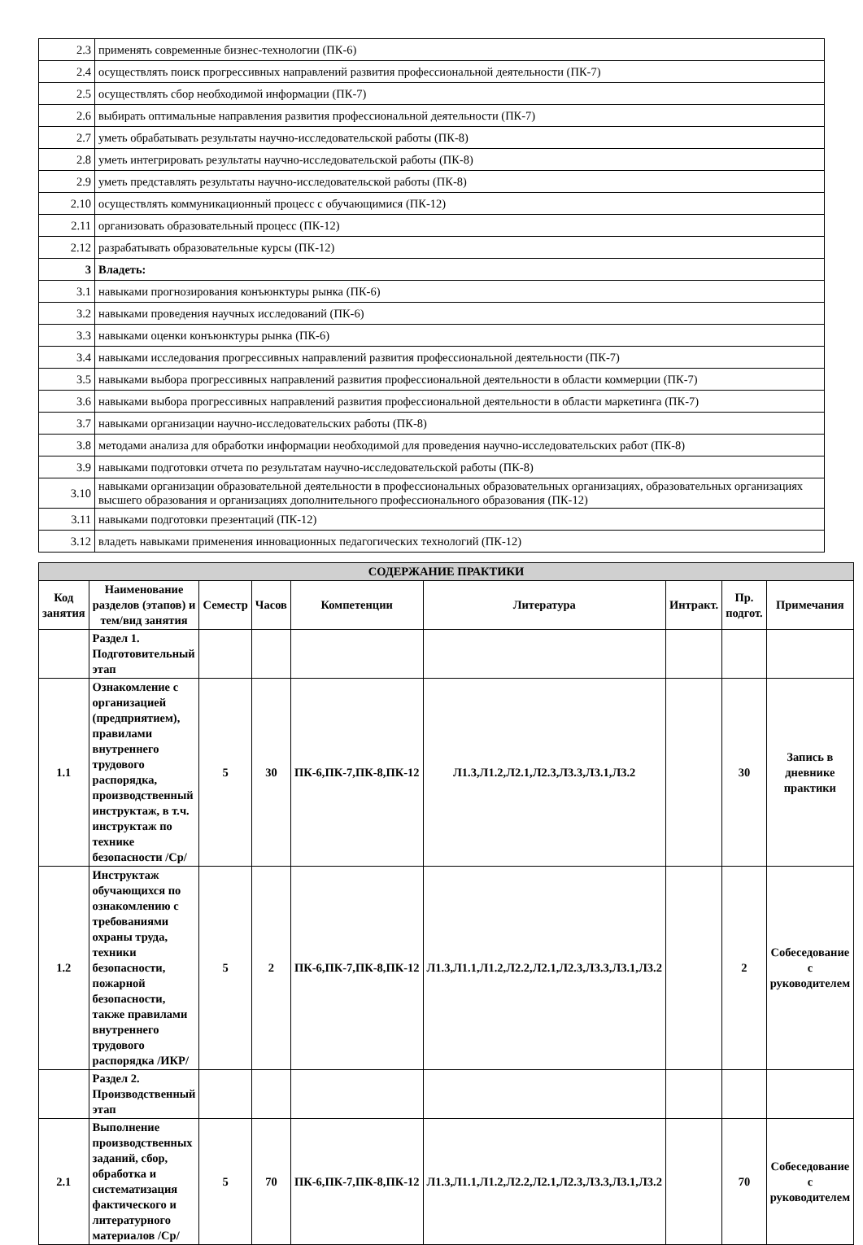| 2.3 | применять современные бизнес-технологии (ПК-6) |
| 2.4 | осуществлять поиск прогрессивных направлений развития профессиональной деятельности (ПК-7) |
| 2.5 | осуществлять сбор необходимой информации (ПК-7) |
| 2.6 | выбирать оптимальные направления развития профессиональной деятельности (ПК-7) |
| 2.7 | уметь обрабатывать результаты научно-исследовательской работы (ПК-8) |
| 2.8 | уметь интегрировать результаты научно-исследовательской работы (ПК-8) |
| 2.9 | уметь представлять результаты научно-исследовательской работы (ПК-8) |
| 2.10 | осуществлять коммуникационный процесс с обучающимися (ПК-12) |
| 2.11 | организовать образовательный процесс (ПК-12) |
| 2.12 | разрабатывать образовательные курсы (ПК-12) |
| 3 | Владеть: |
| 3.1 | навыками прогнозирования конъюнктуры рынка (ПК-6) |
| 3.2 | навыками проведения научных исследований (ПК-6) |
| 3.3 | навыками оценки конъюнктуры рынка (ПК-6) |
| 3.4 | навыками исследования прогрессивных направлений развития профессиональной деятельности (ПК-7) |
| 3.5 | навыками выбора прогрессивных направлений развития профессиональной деятельности в области коммерции (ПК-7) |
| 3.6 | навыками выбора прогрессивных направлений развития профессиональной деятельности в области маркетинга (ПК-7) |
| 3.7 | навыками организации научно-исследовательских работы (ПК-8) |
| 3.8 | методами анализа для обработки информации необходимой для проведения научно-исследовательских работ (ПК-8) |
| 3.9 | навыками подготовки отчета по результатам научно-исследовательской работы (ПК-8) |
| 3.10 | навыками организации образовательной деятельности в профессиональных образовательных организациях, образовательных организациях высшего образования и организациях дополнительного профессионального образования (ПК-12) |
| 3.11 | навыками подготовки презентаций (ПК-12) |
| 3.12 | владеть навыками применения инновационных педагогических технологий (ПК-12) |
| СОДЕРЖАНИЕ ПРАКТИКИ | | | | | | | | |
| --- | --- | --- | --- | --- | --- | --- | --- | --- |
| Код занятия | Наименование разделов (этапов) и тем/вид занятия | Семестр | Часов | Компетенции | Литература | Интракт. | Пр. подгот. | Примечания |
| | Раздел 1. Подготовительный этап | | | | | | | |
| 1.1 | Ознакомление с организацией (предприятием), правилами внутреннего трудового распорядка, производственный инструктаж, в т.ч. инструктаж по технике безопасности /Ср/ | 5 | 30 | ПК-6,ПК-7,ПК-8,ПК-12 | Л1.3,Л1.2,Л2.1,Л2.3,Л3.3,Л3.1,Л3.2 | | 30 | Запись в дневнике практики |
| 1.2 | Инструктаж обучающихся по ознакомлению с требованиями охраны труда, техники безопасности, пожарной безопасности, также правилами внутреннего трудового распорядка /ИКР/ | 5 | 2 | ПК-6,ПК-7,ПК-8,ПК-12 | Л1.3,Л1.1,Л1.2,Л2.2,Л2.1,Л2.3,Л3.3,Л3.1,Л3.2 | | 2 | Собеседование с руководителем |
| | Раздел 2. Производственный этап | | | | | | | |
| 2.1 | Выполнение производственных заданий, сбор, обработка и систематизация фактического и литературного материалов /Ср/ | 5 | 70 | ПК-6,ПК-7,ПК-8,ПК-12 | Л1.3,Л1.1,Л1.2,Л2.2,Л2.1,Л2.3,Л3.3,Л3.1,Л3.2 | | 70 | Собеседование с руководителем |